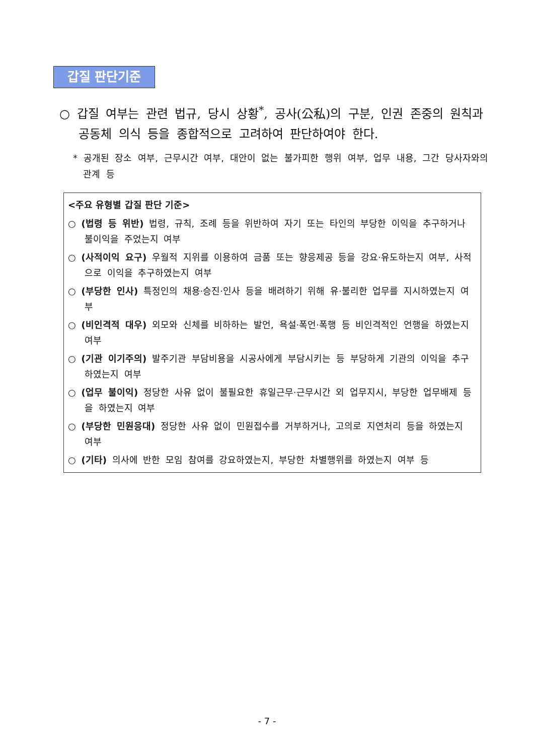갑질 판단기준
○ 갑질 여부는 관련 법규, 당시 상황<sup>*</sup>, 공사(公私)의 구분, 인권 존중의 원칙과 공동체 의식 등을 종합적으로 고려하여 판단하여야 한다.
* 공개된 장소 여부, 근무시간 여부, 대안이 없는 불가피한 행위 여부, 업무 내용, 그간 당사자와의 관계 등
<주요 유형별 갑질 판단 기준>
○ (법령 등 위반) 법령, 규칙, 조례 등을 위반하여 자기 또는 타인의 부당한 이익을 추구하거나 불이익을 주었는지 여부
○ (사적이익 요구) 우월적 지위를 이용하여 금품 또는 향응제공 등을 강요·유도하는지 여부, 사적으로 이익을 추구하였는지 여부
○ (부당한 인사) 특정인의 채용·승진·인사 등을 배려하기 위해 유·불리한 업무를 지시하였는지 여부
○ (비인격적 대우) 외모와 신체를 비하하는 발언, 욕설·폭언·폭행 등 비인격적인 언행을 하였는지 여부
○ (기관 이기주의) 발주기관 부담비용을 시공사에게 부담시키는 등 부당하게 기관의 이익을 추구하였는지 여부
○ (업무 불이익) 정당한 사유 없이 불필요한 휴일근무·근무시간 외 업무지시, 부당한 업무배제 등을 하였는지 여부
○ (부당한 민원응대) 정당한 사유 없이 민원접수를 거부하거나, 고의로 지연처리 등을 하였는지 여부
○ (기타) 의사에 반한 모임 참여를 강요하였는지, 부당한 차별행위를 하였는지 여부 등
- 7 -